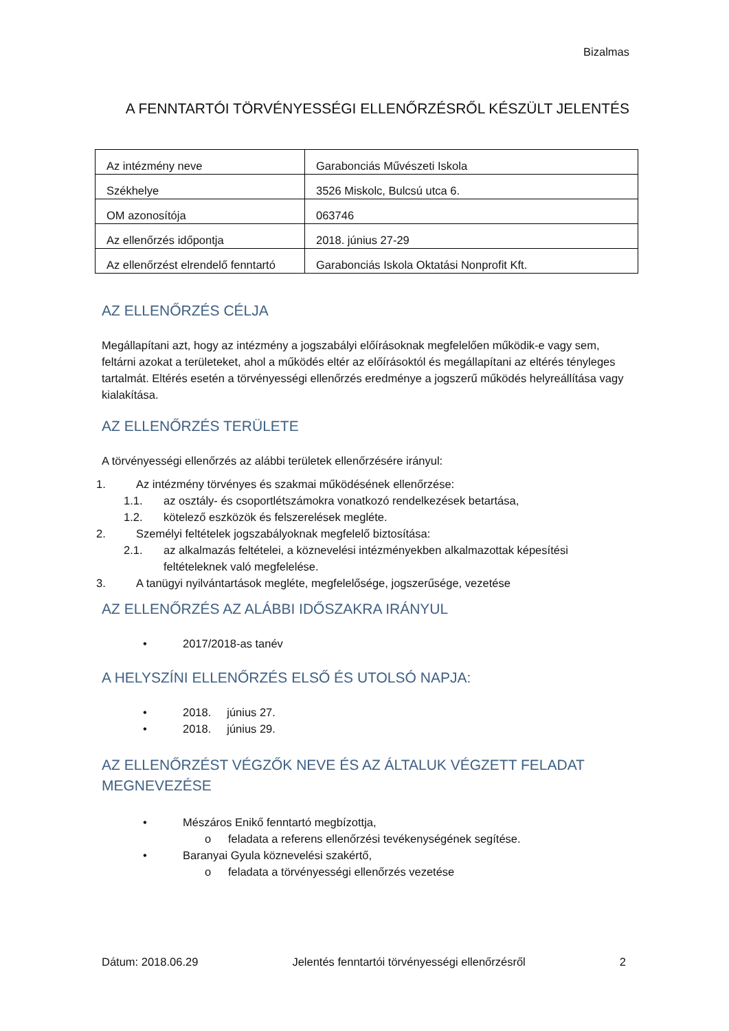Bizalmas
A FENNTARTÓI TÖRVÉNYESSÉGI ELLENŐRZÉSRŐL KÉSZÜLT JELENTÉS
| Az intézmény neve | Garabonciás Művészeti Iskola |
| Székhelye | 3526 Miskolc, Bulcsú utca 6. |
| OM azonosítója | 063746 |
| Az ellenőrzés időpontja | 2018. június 27-29 |
| Az ellenőrzést elrendelő fenntartó | Garabonciás Iskola Oktatási Nonprofit Kft. |
AZ ELLENŐRZÉS CÉLJA
Megállapítani azt, hogy az intézmény a jogszabályi előírásoknak megfelelően működik-e vagy sem, feltárni azokat a területeket, ahol a működés eltér az előírásoktól és megállapítani az eltérés tényleges tartalmát. Eltérés esetén a törvényességi ellenőrzés eredménye a jogszerű működés helyreállítása vagy kialakítása.
AZ ELLENŐRZÉS TERÜLETE
A törvényességi ellenőrzés az alábbi területek ellenőrzésére irányul:
1. Az intézmény törvényes és szakmai működésének ellenőrzése:
1.1. az osztály- és csoportlétszámokra vonatkozó rendelkezések betartása,
1.2. kötelező eszközök és felszerelések megléte.
2. Személyi feltételek jogszabályoknak megfelelő biztosítása:
2.1. az alkalmazás feltételei, a köznevelési intézményekben alkalmazottak képesítési feltételeknek való megfelelése.
3. A tanügyi nyilvántartások megléte, megfelelősége, jogszerűsége, vezetése
AZ ELLENŐRZÉS AZ ALÁBBI IDŐSZAKRA IRÁNYUL
• 2017/2018-as tanév
A HELYSZÍNI ELLENŐRZÉS ELSŐ ÉS UTOLSÓ NAPJA:
• 2018. június 27.
• 2018. június 29.
AZ ELLENŐRZÉST VÉGZŐK NEVE ÉS AZ ÁLTALUK VÉGZETT FELADAT MEGNEVEZÉSE
• Mészáros Enikő fenntartó megbízottja,
o feladata a referens ellenőrzési tevékenységének segítése.
• Baranyai Gyula köznevelési szakértő,
o feladata a törvényességi ellenőrzés vezetése
Dátum: 2018.06.29 Jelentés fenntartói törvényességi ellenőrzésről 2